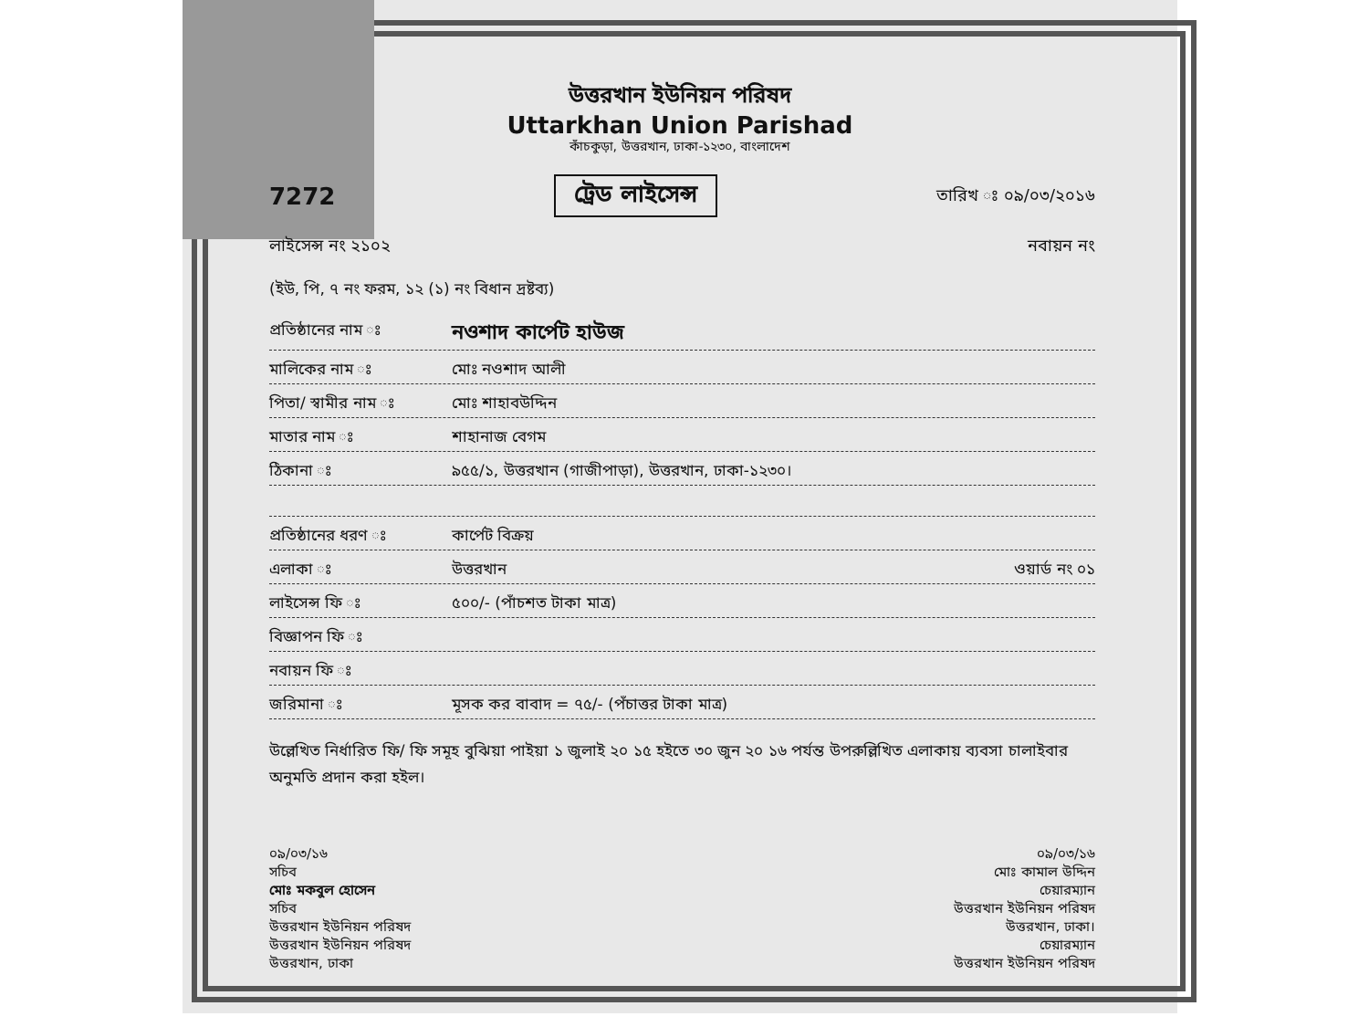উত্তরখান ইউনিয়ন পরিষদ
Uttarkhan Union Parishad
কাঁচকুড়া, উত্তরখান, ঢাকা-১২৩০, বাংলাদেশ
7272 ট্রেড লাইসেন্স তারিখ ঃ ০৯/০৩/২০১৬
লাইসেন্স নং ২১০২ নবায়ন নং
(ইউ, পি, ৭ নং ফরম, ১২ (১) নং বিধান দ্রষ্টব্য)
প্রতিষ্ঠানের নাম ঃ নওশাদ কার্পেট হাউজ
মালিকের নাম ঃ মোঃ নওশাদ আলী
পিতা/ স্বামীর নাম ঃ মোঃ শাহাবউদ্দিন
মাতার নাম ঃ শাহানাজ বেগম
ঠিকানা ঃ ৯৫৫/১, উত্তরখান (গাজীপাড়া), উত্তরখান, ঢাকা-১২৩০।
প্রতিষ্ঠানের ধরণ ঃ কার্পেট বিক্রয়
এলাকা ঃ উত্তরখান ওয়ার্ড নং ০১
লাইসেন্স ফি ঃ ৫০০/- (পাঁচশত টাকা মাত্র)
বিজ্ঞাপন ফি ঃ
নবায়ন ফি ঃ
জরিমানা ঃ মূসক কর বাবাদ = ৭৫/- (পঁচাত্তর টাকা মাত্র)
উল্লেখিত নির্ধারিত ফি/ ফি সমূহ বুঝিয়া পাইয়া ১ জুলাই ২০ ১৫ হইতে ৩০ জুন ২০ ১৬ পর্যন্ত উপরুল্লিখিত এলাকায় ব্যবসা চালাইবার অনুমতি প্রদান করা হইল।
০৯/০৩/১৬
সচিব
মোঃ মকবুল হোসেন
সচিব
উত্তরখান ইউনিয়ন পরিষদ
উত্তরখান ইউনিয়ন পরিষদ
উত্তরখান, ঢাকা
০৯/০৩/১৬
মোঃ কামাল উদ্দিন
চেয়ারম্যান
উত্তরখান ইউনিয়ন পরিষদ
উত্তরখান, ঢাকা।
চেয়ারম্যান
উত্তরখান ইউনিয়ন পরিষদ